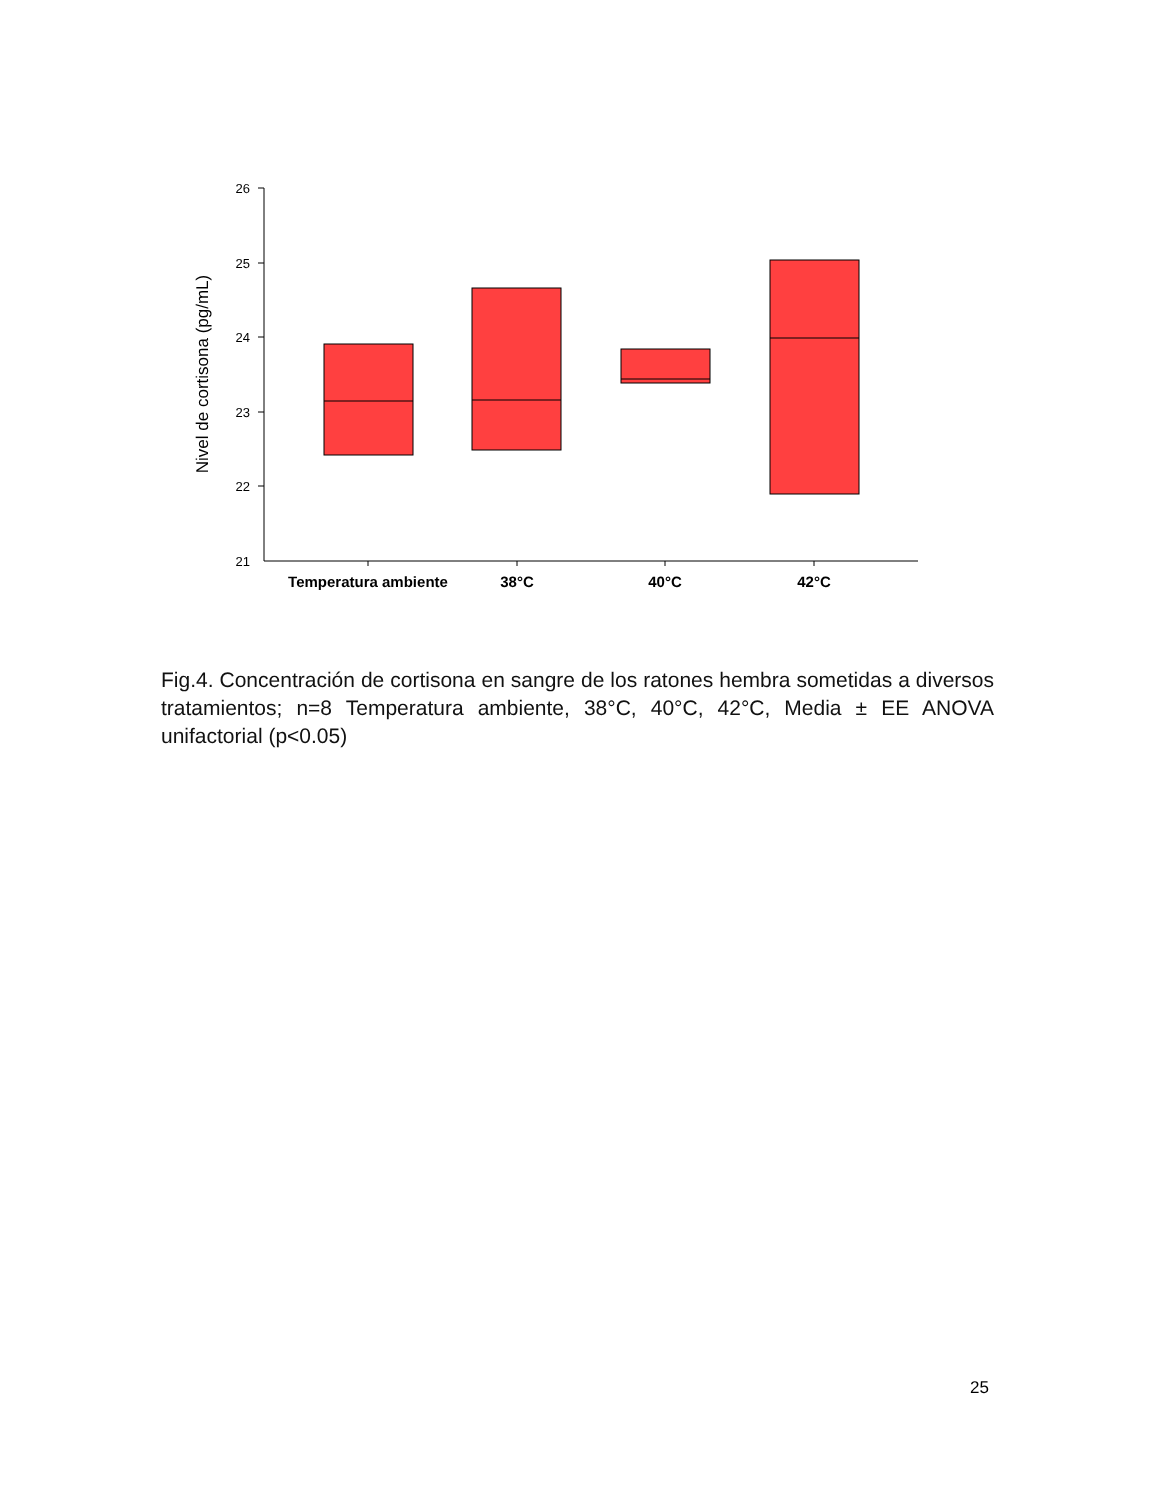26
25
24
23
22
21
Nivel de cortisona (pg/mL)
Temperatura ambiente
38°C
40°C
42°C
Fig.4. Concentración de cortisona en sangre de los ratones hembra sometidas a diversos tratamientos; n=8 Temperatura ambiente, 38°C, 40°C, 42°C, Media ± EE ANOVA unifactorial (p<0.05)
25